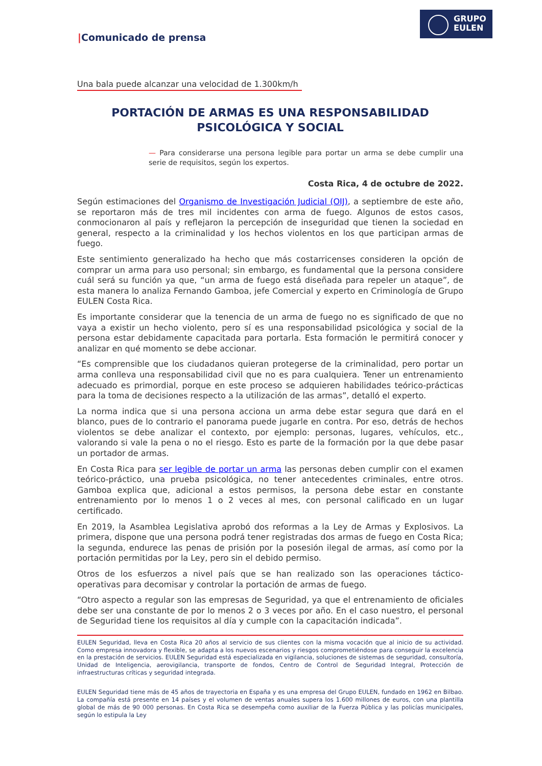GRUPO
EULEN
|Comunicado de prensa
Una bala puede alcanzar una velocidad de 1.300km/h
PORTACIÓN DE ARMAS ES UNA RESPONSABILIDAD
PSICOLÓGICA Y SOCIAL
— Para considerarse una persona legible para portar un arma se debe cumplir una serie de requisitos, según los expertos.
Costa Rica, 4 de octubre de 2022.
Según estimaciones del Organismo de Investigación Judicial (OIJ), a septiembre de este año, se reportaron más de tres mil incidentes con arma de fuego. Algunos de estos casos, conmocionaron al país y reflejaron la percepción de inseguridad que tienen la sociedad en general, respecto a la criminalidad y los hechos violentos en los que participan armas de fuego.
Este sentimiento generalizado ha hecho que más costarricenses consideren la opción de comprar un arma para uso personal; sin embargo, es fundamental que la persona considere cuál será su función ya que, “un arma de fuego está diseñada para repeler un ataque”, de esta manera lo analiza Fernando Gamboa, jefe Comercial y experto en Criminología de Grupo EULEN Costa Rica.
Es importante considerar que la tenencia de un arma de fuego no es significado de que no vaya a existir un hecho violento, pero sí es una responsabilidad psicológica y social de la persona estar debidamente capacitada para portarla. Esta formación le permitirá conocer y analizar en qué momento se debe accionar.
“Es comprensible que los ciudadanos quieran protegerse de la criminalidad, pero portar un arma conlleva una responsabilidad civil que no es para cualquiera. Tener un entrenamiento adecuado es primordial, porque en este proceso se adquieren habilidades teórico-prácticas para la toma de decisiones respecto a la utilización de las armas”, detalló el experto.
La norma indica que si una persona acciona un arma debe estar segura que dará en el blanco, pues de lo contrario el panorama puede jugarle en contra. Por eso, detrás de hechos violentos se debe analizar el contexto, por ejemplo: personas, lugares, vehículos, etc., valorando si vale la pena o no el riesgo. Esto es parte de la formación por la que debe pasar un portador de armas.
En Costa Rica para ser legible de portar un arma las personas deben cumplir con el examen teórico-práctico, una prueba psicológica, no tener antecedentes criminales, entre otros. Gamboa explica que, adicional a estos permisos, la persona debe estar en constante entrenamiento por lo menos 1 o 2 veces al mes, con personal calificado en un lugar certificado.
En 2019, la Asamblea Legislativa aprobó dos reformas a la Ley de Armas y Explosivos. La primera, dispone que una persona podrá tener registradas dos armas de fuego en Costa Rica; la segunda, endurece las penas de prisión por la posesión ilegal de armas, así como por la portación permitidas por la Ley, pero sin el debido permiso.
Otros de los esfuerzos a nivel país que se han realizado son las operaciones táctico-operativas para decomisar y controlar la portación de armas de fuego.
“Otro aspecto a regular son las empresas de Seguridad, ya que el entrenamiento de oficiales debe ser una constante de por lo menos 2 o 3 veces por año. En el caso nuestro, el personal de Seguridad tiene los requisitos al día y cumple con la capacitación indicada”.
EULEN Seguridad, lleva en Costa Rica 20 años al servicio de sus clientes con la misma vocación que al inicio de su actividad. Como empresa innovadora y flexible, se adapta a los nuevos escenarios y riesgos comprometiéndose para conseguir la excelencia en la prestación de servicios. EULEN Seguridad está especializada en vigilancia, soluciones de sistemas de seguridad, consultoría, Unidad de Inteligencia, aerovigilancia, transporte de fondos, Centro de Control de Seguridad Integral, Protección de infraestructuras críticas y seguridad integrada.
EULEN Seguridad tiene más de 45 años de trayectoria en España y es una empresa del Grupo EULEN, fundado en 1962 en Bilbao. La compañía está presente en 14 países y el volumen de ventas anuales supera los 1.600 millones de euros, con una plantilla global de más de 90 000 personas. En Costa Rica se desempeña como auxiliar de la Fuerza Pública y las policías municipales, según lo estipula la Ley